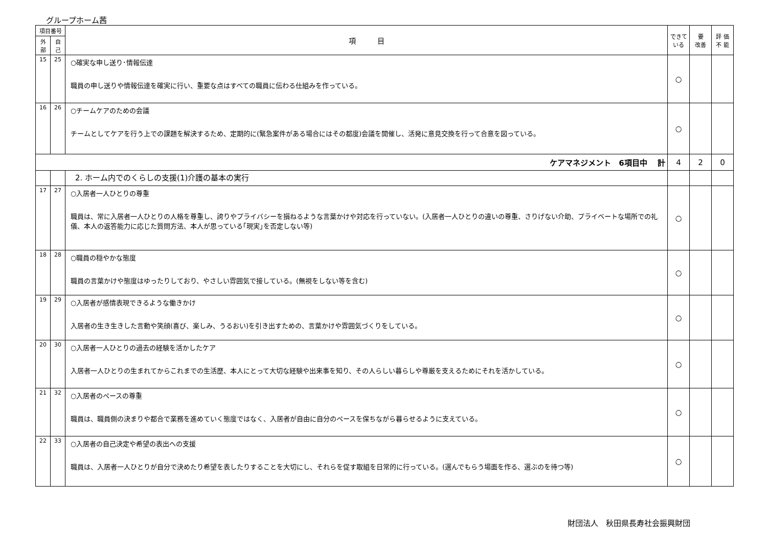グループホーム茜
| 項目番号 | | 項 目 | できて いる | 要 改善 | 評 価 不 能 |
| --- | --- | --- | --- | --- | --- |
| 外部 | 自己 | | | | |
| 15 | 25 | ○確実な申し送り･情報伝達 職員の申し送りや情報伝達を確実に行い、重要な点はすべての職員に伝わる仕組みを作っている。 | ○ | | |
| 16 | 26 | ○チームケアのための会議 チームとしてケアを行う上での課題を解決するため、定期的に(緊急案件がある場合にはその都度)会議を開催し、活発に意見交換を行って合意を図っている。 | ○ | | |
| ケアマネジメント 6項目中 計 | | | 4 | 2 | 0 |
| | | 2. ホーム内でのくらしの支援(1)介護の基本の実行 | | | |
| 17 | 27 | ○入居者一人ひとりの尊重 職員は、常に入居者一人ひとりの人格を尊重し、誇りやプライバシーを損ねるような言葉かけや対応を行っていない。(入居者一人ひとりの違いの尊重、さりげない介助、プライベートな場所での礼儀、本人の返答能力に応じた質問方法、本人が思っている｢現実｣を否定しない等) | ○ | | |
| 18 | 28 | ○職員の穏やかな態度 職員の言葉かけや態度はゆったりしており、やさしい雰囲気で接している。(無視をしない等を含む) | ○ | | |
| 19 | 29 | ○入居者が感情表現できるような働きかけ 入居者の生き生きした言動や笑顔(喜び、楽しみ、うるおい)を引き出すための、言葉かけや雰囲気づくりをしている。 | ○ | | |
| 20 | 30 | ○入居者一人ひとりの過去の経験を活かしたケア 入居者一人ひとりの生まれてからこれまでの生活歴、本人にとって大切な経験や出来事を知り、その人らしい暮らしや尊厳を支えるためにそれを活かしている。 | ○ | | |
| 21 | 32 | ○入居者のペースの尊重 職員は、職員側の決まりや都合で業務を進めていく態度ではなく、入居者が自由に自分のペースを保ちながら暮らせるように支えている。 | ○ | | |
| 22 | 33 | ○入居者の自己決定や希望の表出への支援 職員は、入居者一人ひとりが自分で決めたり希望を表したりすることを大切にし、それらを促す取組を日常的に行っている。(選んでもらう場面を作る、選ぶのを待つ等) | ○ | | |
財団法人　秋田県長寿社会振興財団